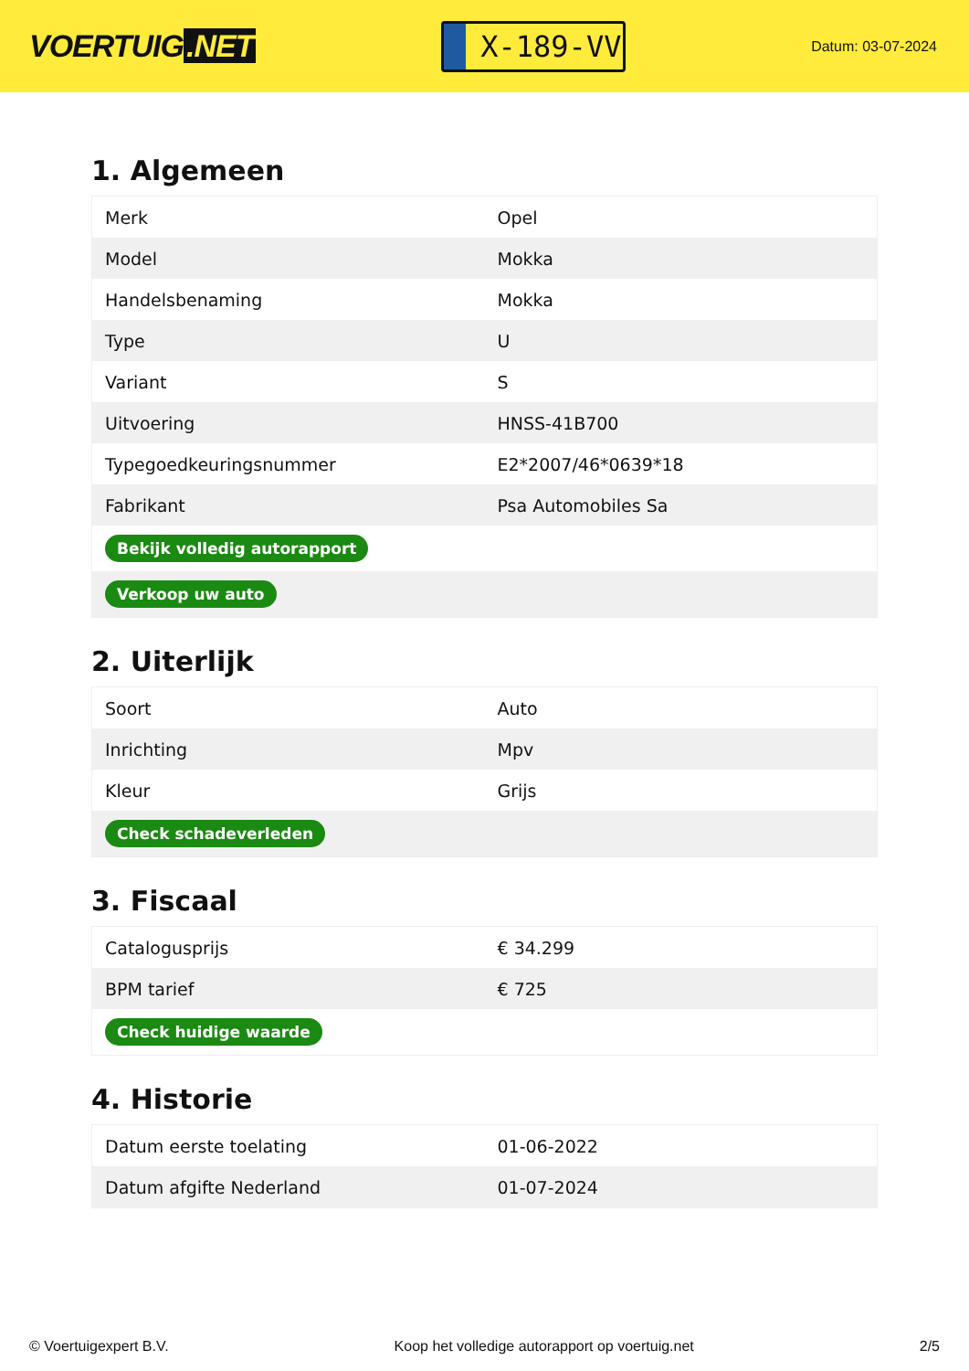VOERTUIG.NET
X-189-VV
Datum: 03-07-2024
1. Algemeen
| Merk | Opel |
| Model | Mokka |
| Handelsbenaming | Mokka |
| Type | U |
| Variant | S |
| Uitvoering | HNSS-41B700 |
| Typegoedkeuringsnummer | E2*2007/46*0639*18 |
| Fabrikant | Psa Automobiles Sa |
| Bekijk volledig autorapport | |
| Verkoop uw auto | |
2. Uiterlijk
| Soort | Auto |
| Inrichting | Mpv |
| Kleur | Grijs |
| Check schadeverleden | |
3. Fiscaal
| Catalogusprijs | € 34.299 |
| BPM tarief | € 725 |
| Check huidige waarde | |
4. Historie
| Datum eerste toelating | 01-06-2022 |
| Datum afgifte Nederland | 01-07-2024 |
© Voertuigexpert B.V. Koop het volledige autorapport op voertuig.net 2/5